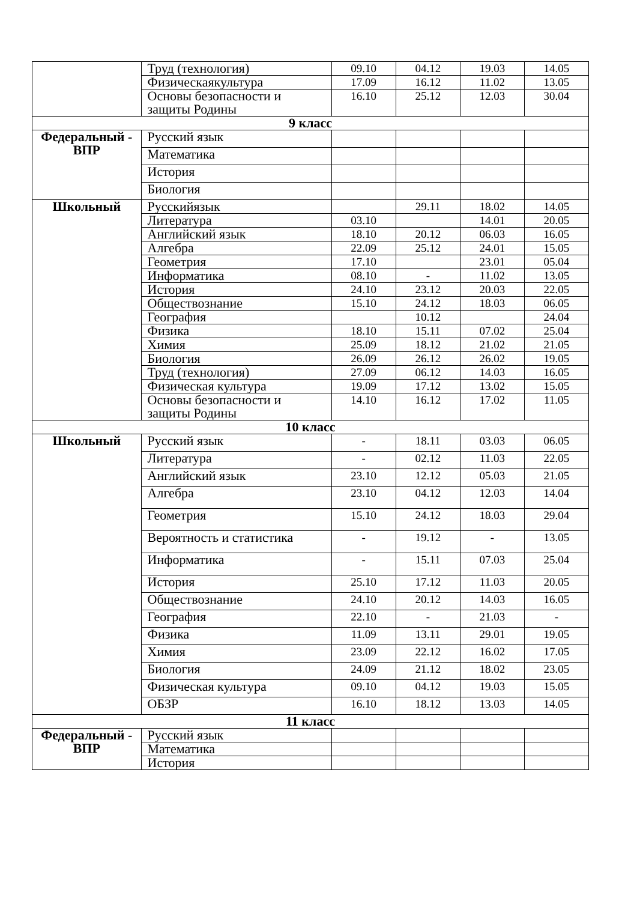| | Труд (технология) | 09.10 | 04.12 | 19.03 | 14.05 |
| | Физическаякультура | 17.09 | 16.12 | 11.02 | 13.05 |
| | Основы безопасности и защиты Родины | 16.10 | 25.12 | 12.03 | 30.04 |
| 9 класс | | | | | |
| Федеральный - ВПР | Русский язык | | | | |
| | Математика | | | | |
| | История | | | | |
| | Биология | | | | |
| Школьный | Русскийязык | | 29.11 | 18.02 | 14.05 |
| | Литература | 03.10 | | 14.01 | 20.05 |
| | Английский язык | 18.10 | 20.12 | 06.03 | 16.05 |
| | Алгебра | 22.09 | 25.12 | 24.01 | 15.05 |
| | Геометрия | 17.10 | | 23.01 | 05.04 |
| | Информатика | 08.10 | - | 11.02 | 13.05 |
| | История | 24.10 | 23.12 | 20.03 | 22.05 |
| | Обществознание | 15.10 | 24.12 | 18.03 | 06.05 |
| | География | | 10.12 | | 24.04 |
| | Физика | 18.10 | 15.11 | 07.02 | 25.04 |
| | Химия | 25.09 | 18.12 | 21.02 | 21.05 |
| | Биология | 26.09 | 26.12 | 26.02 | 19.05 |
| | Труд (технология) | 27.09 | 06.12 | 14.03 | 16.05 |
| | Физическая культура | 19.09 | 17.12 | 13.02 | 15.05 |
| | Основы безопасности и защиты Родины | 14.10 | 16.12 | 17.02 | 11.05 |
| 10 класс | | | | | |
| Школьный | Русский язык | - | 18.11 | 03.03 | 06.05 |
| | Литература | - | 02.12 | 11.03 | 22.05 |
| | Английский язык | 23.10 | 12.12 | 05.03 | 21.05 |
| | Алгебра | 23.10 | 04.12 | 12.03 | 14.04 |
| | Геометрия | 15.10 | 24.12 | 18.03 | 29.04 |
| | Вероятность и статистика | - | 19.12 | - | 13.05 |
| | Информатика | - | 15.11 | 07.03 | 25.04 |
| | История | 25.10 | 17.12 | 11.03 | 20.05 |
| | Обществознание | 24.10 | 20.12 | 14.03 | 16.05 |
| | География | 22.10 | - | 21.03 | - |
| | Физика | 11.09 | 13.11 | 29.01 | 19.05 |
| | Химия | 23.09 | 22.12 | 16.02 | 17.05 |
| | Биология | 24.09 | 21.12 | 18.02 | 23.05 |
| | Физическая культура | 09.10 | 04.12 | 19.03 | 15.05 |
| | ОБЗР | 16.10 | 18.12 | 13.03 | 14.05 |
| 11 класс | | | | | |
| Федеральный - ВПР | Русский язык | | | | |
| | Математика | | | | |
| | История | | | | |